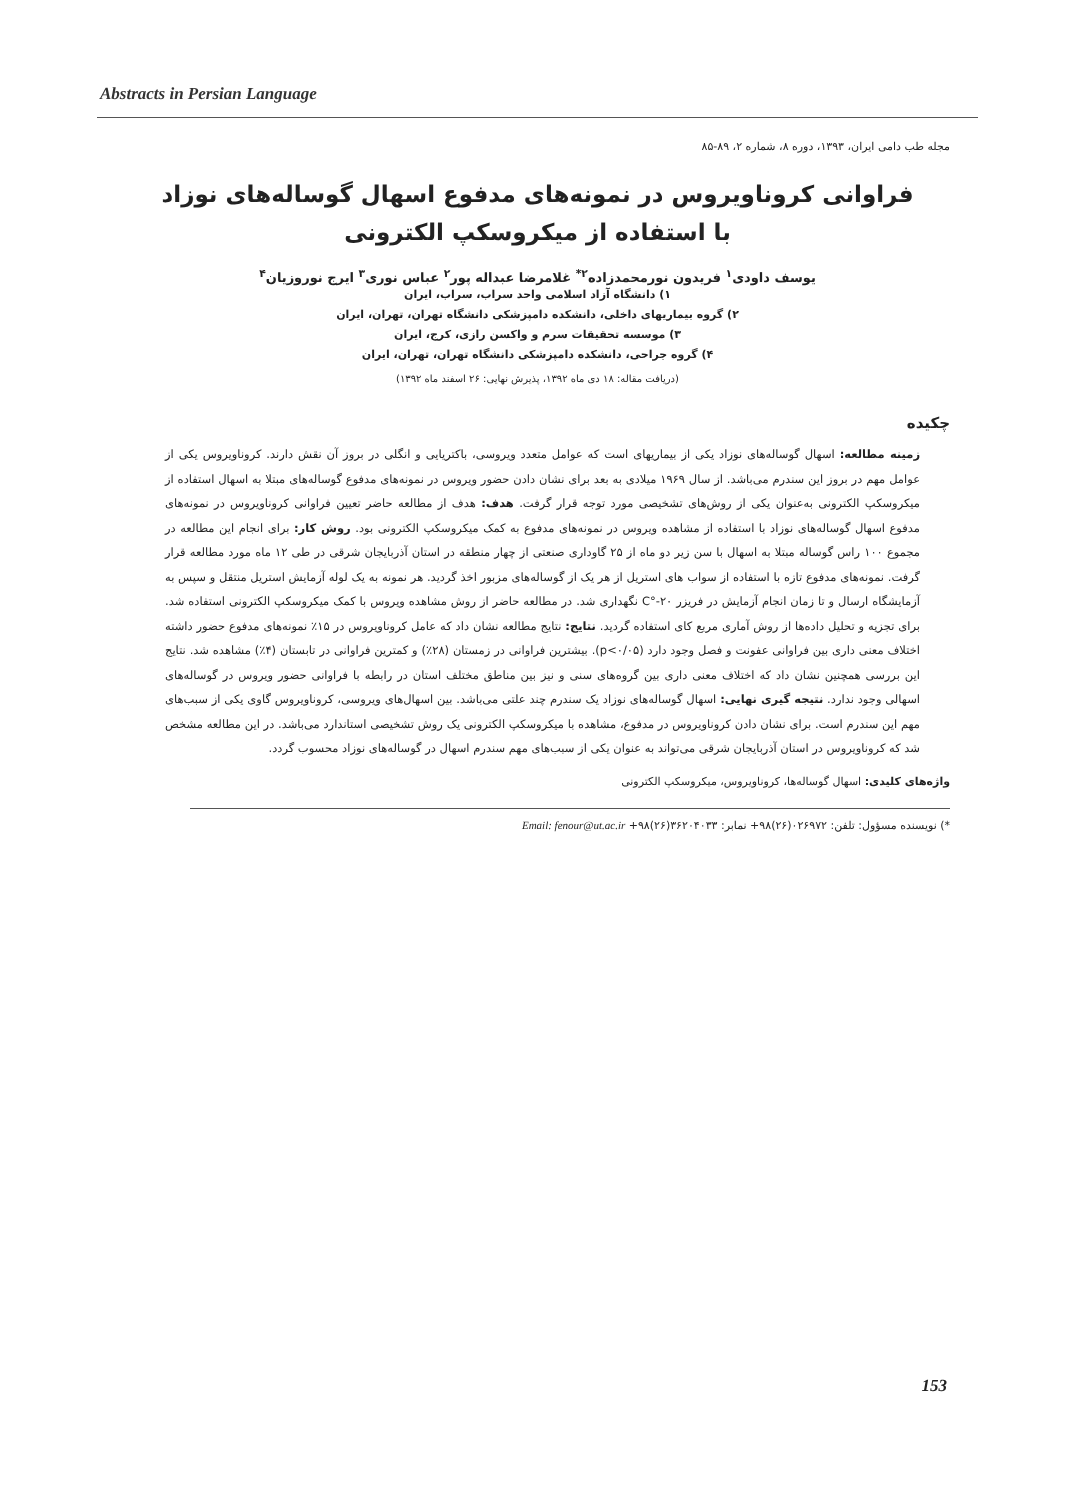Abstracts in Persian Language
مجله طب دامی ایران، ۱۳۹۳، دوره ۸، شماره ۲، ۸۹-۸۵
فراوانی کروناویروس در نمونه‌های مدفوع اسهال گوساله‌های نوزاد
با استفاده از میکروسکپ الکترونی
یوسف داودی<sup>۱</sup> فریدون نورمحمدزاده<sup>۲*</sup> غلامرضا عبداله پور<sup>۲</sup> عباس نوری<sup>۳</sup> ایرج نوروزیان<sup>۴</sup>
۱) دانشگاه آزاد اسلامی واحد سراب، سراب، ایران
۲) گروه بیماریهای داخلی، دانشکده دامپزشکی دانشگاه تهران، تهران، ایران
۳) موسسه تحقیقات سرم و واکسن رازی، کرج، ایران
۴) گروه جراحی، دانشکده دامپزشکی دانشگاه تهران، تهران، ایران
(دریافت مقاله: ۱۸ دی ماه ۱۳۹۲، پذیرش نهایی: ۲۶ اسفند ماه ۱۳۹۲)
چکیده
زمینه مطالعه: اسهال گوساله‌های نوزاد یکی از بیماریهای است که عوامل متعدد ویروسی، باکتریایی و انگلی در بروز آن نقش دارند. کروناویروس یکی از عوامل مهم در بروز این سندرم می‌باشد. از سال ۱۹۶۹ میلادی به بعد برای نشان دادن حضور ویروس در نمونه‌های مدفوع گوساله‌های مبتلا به اسهال استفاده از میکروسکپ الکترونی به‌عنوان یکی از روش‌های تشخیصی مورد توجه قرار گرفت. هدف: هدف از مطالعه حاضر تعیین فراوانی کروناویروس در نمونه‌های مدفوع اسهال گوساله‌های نوزاد با استفاده از مشاهده ویروس در نمونه‌های مدفوع به کمک میکروسکپ الکترونی بود. روش کار: برای انجام این مطالعه در مجموع ۱۰۰ راس گوساله مبتلا به اسهال با سن زیر دو ماه از ۲۵ گاوداری صنعتی از چهار منطقه در استان آذربایجان شرقی در طی ۱۲ ماه مورد مطالعه قرار گرفت. نمونه‌های مدفوع تازه با استفاده از سواب های استریل از هر یک از گوساله‌های مزبور اخذ گردید. هر نمونه به یک لوله آزمایش استریل منتقل و سپس به آزمایشگاه ارسال و تا زمان انجام آزمایش در فریزر ۲۰-°C نگهداری شد. در مطالعه حاضر از روش مشاهده ویروس با کمک میکروسکپ الکترونی استفاده شد. برای تجزیه و تحلیل داده‌ها از روش آماری مربع کای استفاده گردید. نتایج: نتایج مطالعه نشان داد که عامل کروناویروس در ۱۵٪ نمونه‌های مدفوع حضور داشته اختلاف معنی داری بین فراوانی عفونت و فصل وجود دارد (p<۰/۰۵). بیشترین فراوانی در زمستان (۲۸٪) و کمترین فراوانی در تابستان (۴٪) مشاهده شد. نتایج این بررسی همچنین نشان داد که اختلاف معنی داری بین گروه‌های سنی و نیز بین مناطق مختلف استان در رابطه با فراوانی حضور ویروس در گوساله‌های اسهالی وجود ندارد. نتیجه گیری نهایی: اسهال گوساله‌های نوزاد یک سندرم چند علتی می‌باشد. بین اسهال‌های ویروسی، کروناویروس گاوی یکی از سبب‌های مهم این سندرم است. برای نشان دادن کروناویروس در مدفوع، مشاهده با میکروسکپ الکترونی یک روش تشخیصی استاندارد می‌باشد. در این مطالعه مشخص شد که کروناویروس در استان آذربایجان شرقی می‌تواند به عنوان یکی از سبب‌های مهم سندرم اسهال در گوساله‌های نوزاد محسوب گردد.
واژه‌های کلیدی: اسهال گوساله‌ها، کروناویروس، میکروسکپ الکترونی
*) نویسنده مسؤول: تلفن: ۰۲۶۹۷۲(۲۶)۹۸+ نمابر: ۳۶۲۰۴۰۳۳(۲۶)۹۸+ Email: fenour@ut.ac.ir
153